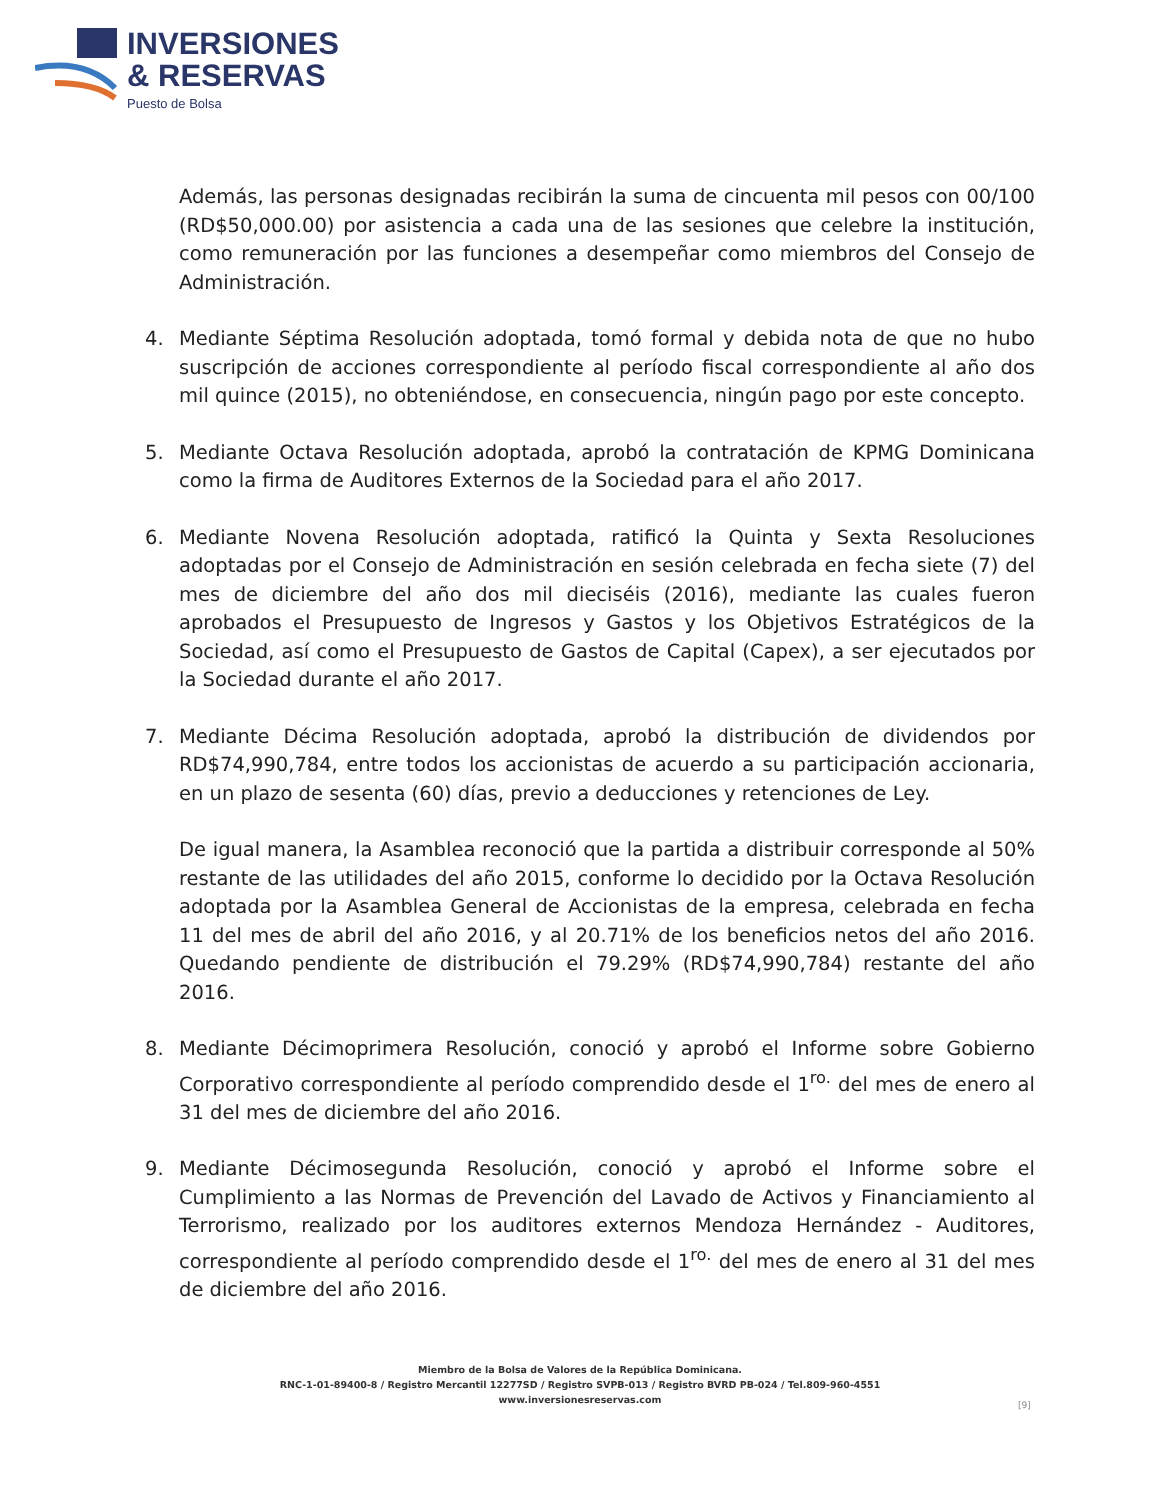INVERSIONES
& RESERVAS
Puesto de Bolsa
Además, las personas designadas recibirán la suma de cincuenta mil pesos con 00/100 (RD$50,000.00) por asistencia a cada una de las sesiones que celebre la institución, como remuneración por las funciones a desempeñar como miembros del Consejo de Administración.
4. Mediante Séptima Resolución adoptada, tomó formal y debida nota de que no hubo suscripción de acciones correspondiente al período fiscal correspondiente al año dos mil quince (2015), no obteniéndose, en consecuencia, ningún pago por este concepto.
5. Mediante Octava Resolución adoptada, aprobó la contratación de KPMG Dominicana como la firma de Auditores Externos de la Sociedad para el año 2017.
6. Mediante Novena Resolución adoptada, ratificó la Quinta y Sexta Resoluciones adoptadas por el Consejo de Administración en sesión celebrada en fecha siete (7) del mes de diciembre del año dos mil dieciséis (2016), mediante las cuales fueron aprobados el Presupuesto de Ingresos y Gastos y los Objetivos Estratégicos de la Sociedad, así como el Presupuesto de Gastos de Capital (Capex), a ser ejecutados por la Sociedad durante el año 2017.
7. Mediante Décima Resolución adoptada, aprobó la distribución de dividendos por RD$74,990,784, entre todos los accionistas de acuerdo a su participación accionaria, en un plazo de sesenta (60) días, previo a deducciones y retenciones de Ley.
De igual manera, la Asamblea reconoció que la partida a distribuir corresponde al 50% restante de las utilidades del año 2015, conforme lo decidido por la Octava Resolución adoptada por la Asamblea General de Accionistas de la empresa, celebrada en fecha 11 del mes de abril del año 2016, y al 20.71% de los beneficios netos del año 2016. Quedando pendiente de distribución el 79.29% (RD$74,990,784) restante del año 2016.
8. Mediante Décimoprimera Resolución, conoció y aprobó el Informe sobre Gobierno Corporativo correspondiente al período comprendido desde el 1<sup>ro.</sup> del mes de enero al 31 del mes de diciembre del año 2016.
9. Mediante Décimosegunda Resolución, conoció y aprobó el Informe sobre el Cumplimiento a las Normas de Prevención del Lavado de Activos y Financiamiento al Terrorismo, realizado por los auditores externos Mendoza Hernández - Auditores, correspondiente al período comprendido desde el 1<sup>ro.</sup> del mes de enero al 31 del mes de diciembre del año 2016.
Miembro de la Bolsa de Valores de la República Dominicana.
RNC-1-01-89400-8 / Registro Mercantil 12277SD / Registro SVPB-013 / Registro BVRD PB-024 / Tel.809-960-4551
www.inversionesreservas.com
[9]